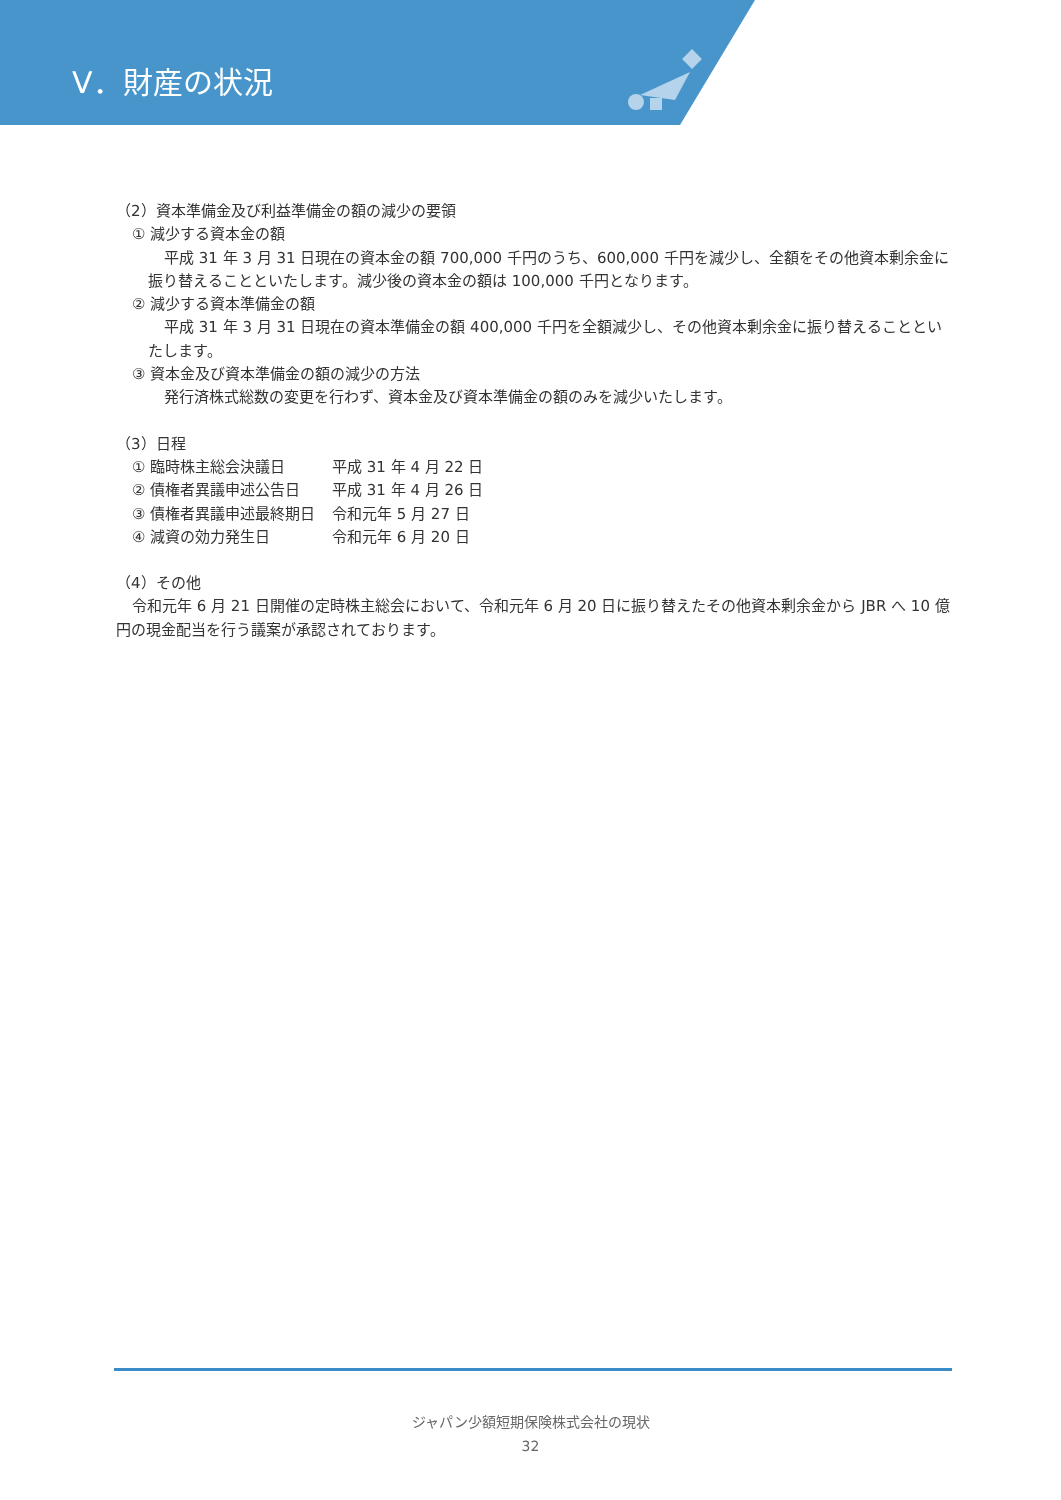Ⅴ．財産の状況
（2）資本準備金及び利益準備金の額の減少の要領
① 減少する資本金の額
平成 31 年 3 月 31 日現在の資本金の額 700,000 千円のうち、600,000 千円を減少し、全額をその他資本剰余金に振り替えることといたします。減少後の資本金の額は 100,000 千円となります。
② 減少する資本準備金の額
平成 31 年 3 月 31 日現在の資本準備金の額 400,000 千円を全額減少し、その他資本剰余金に振り替えることといたします。
③ 資本金及び資本準備金の額の減少の方法
発行済株式総数の変更を行わず、資本金及び資本準備金の額のみを減少いたします。
（3）日程
① 臨時株主総会決議日 平成 31 年 4 月 22 日
② 債権者異議申述公告日 平成 31 年 4 月 26 日
③ 債権者異議申述最終期日 令和元年 5 月 27 日
④ 減資の効力発生日 令和元年 6 月 20 日
（4）その他
令和元年 6 月 21 日開催の定時株主総会において、令和元年 6 月 20 日に振り替えたその他資本剰余金から JBR へ 10 億円の現金配当を行う議案が承認されております。
ジャパン少額短期保険株式会社の現状
32